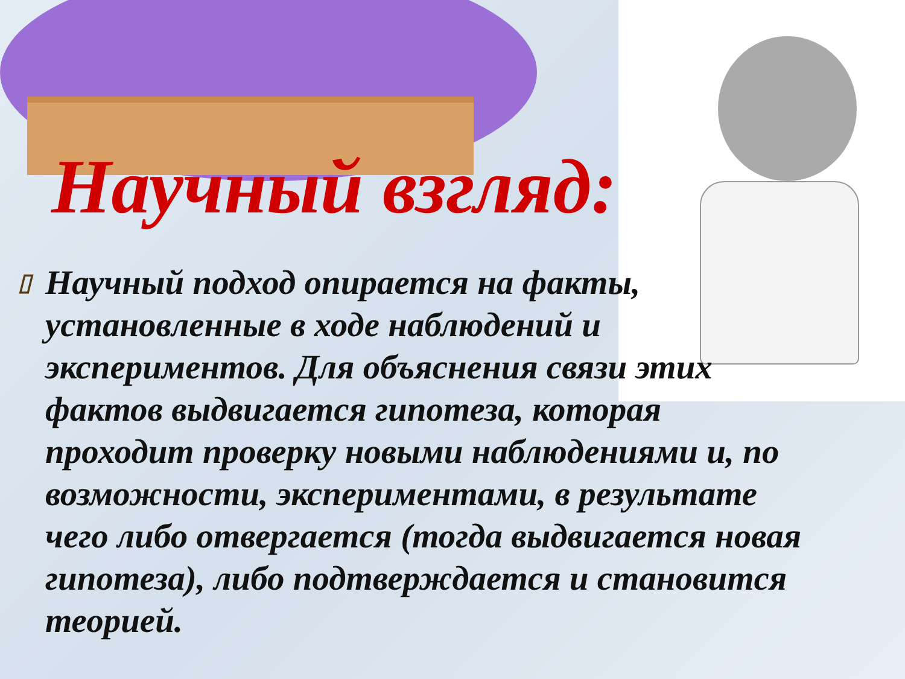Научный взгляд:
▯ Научный подход опирается на факты, установленные в ходе наблюдений и экспериментов. Для объяснения связи этих фактов выдвигается гипотеза, которая проходит проверку новыми наблюдениями и, по возможности, экспериментами, в результате чего либо отвергается (тогда выдвигается новая гипотеза), либо подтверждается и становится теорией.